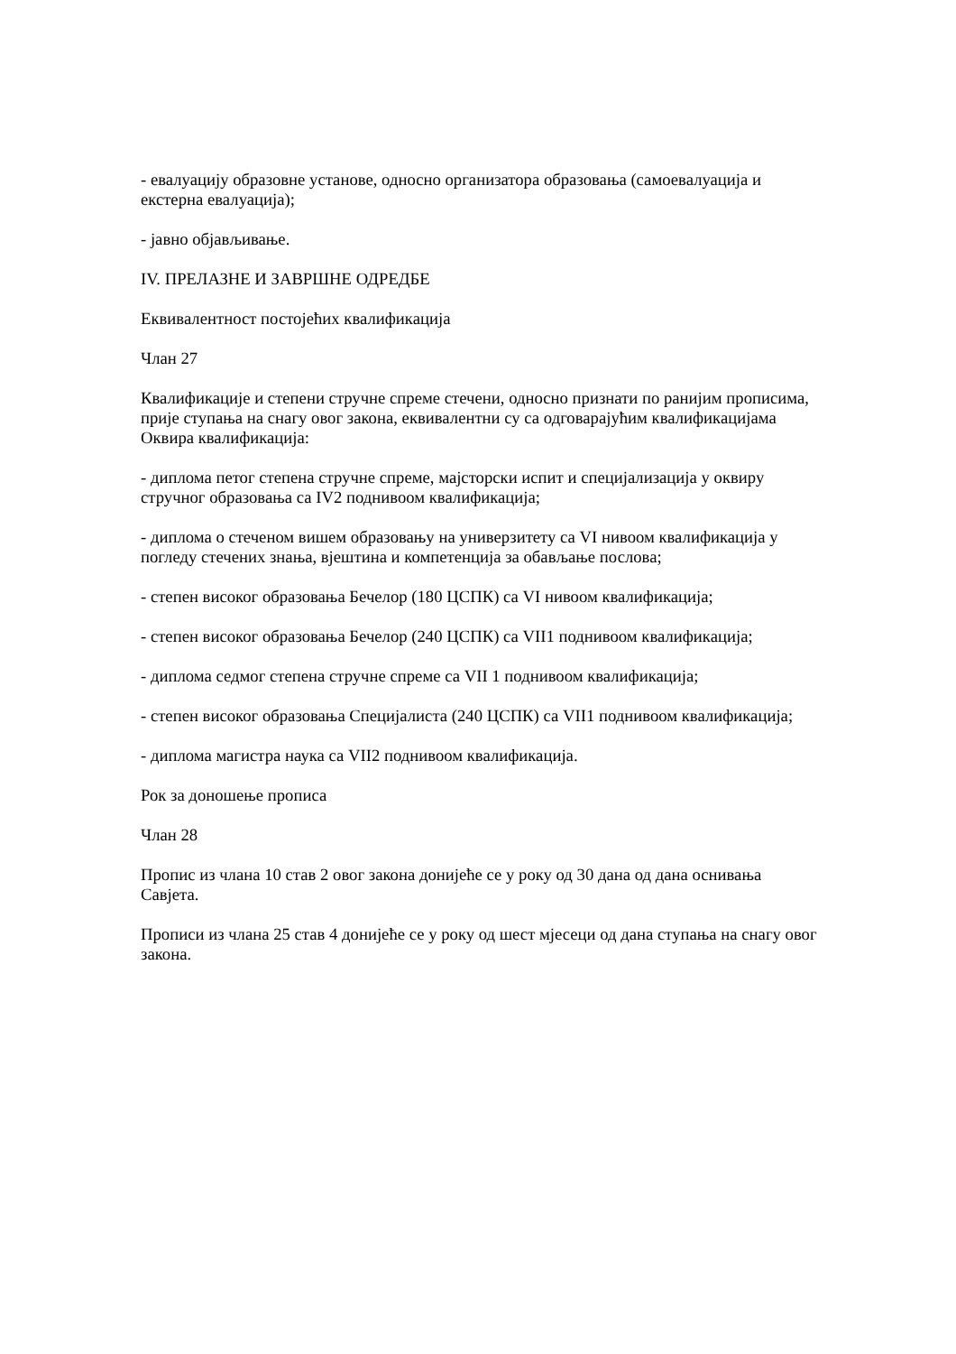- евалуацију образовне установе, односно организатора образовања (самоевалуација и екстерна евалуација);
- јавно објављивање.
IV. ПРЕЛАЗНЕ И ЗАВРШНЕ ОДРЕДБЕ
Еквивалентност постојећих квалификација
Члан 27
Квалификације и степени стручне спреме стечени, односно признати по ранијим прописима, прије ступања на снагу овог закона, еквивалентни су са одговарајућим квалификацијама Оквира квалификација:
- диплома петог степена стручне спреме, мајсторски испит и специјализација у оквиру стручног образовања са IV2 поднивоом квалификација;
- диплома о стеченом вишем образовању на универзитету са VI нивоом квалификација у погледу стечених знања, вјештина и компетенција за обављање послова;
- степен високог образовања Бечелор (180 ЦСПК) са VI нивоом квалификација;
- степен високог образовања Бечелор (240 ЦСПК) са VII1 поднивоом квалификација;
- диплома седмог степена стручне спреме са VII 1 поднивоом квалификација;
- степен високог образовања Специјалиста (240 ЦСПК) са VII1 поднивоом квалификација;
- диплома магистра наука са VII2 поднивоом квалификација.
Рок за доношење прописа
Члан 28
Пропис из члана 10 став 2 овог закона донијеће се у року од 30 дана од дана оснивања Савјета.
Прописи из члана 25 став 4 донијеће се у року од шест мјесеци од дана ступања на снагу овог закона.